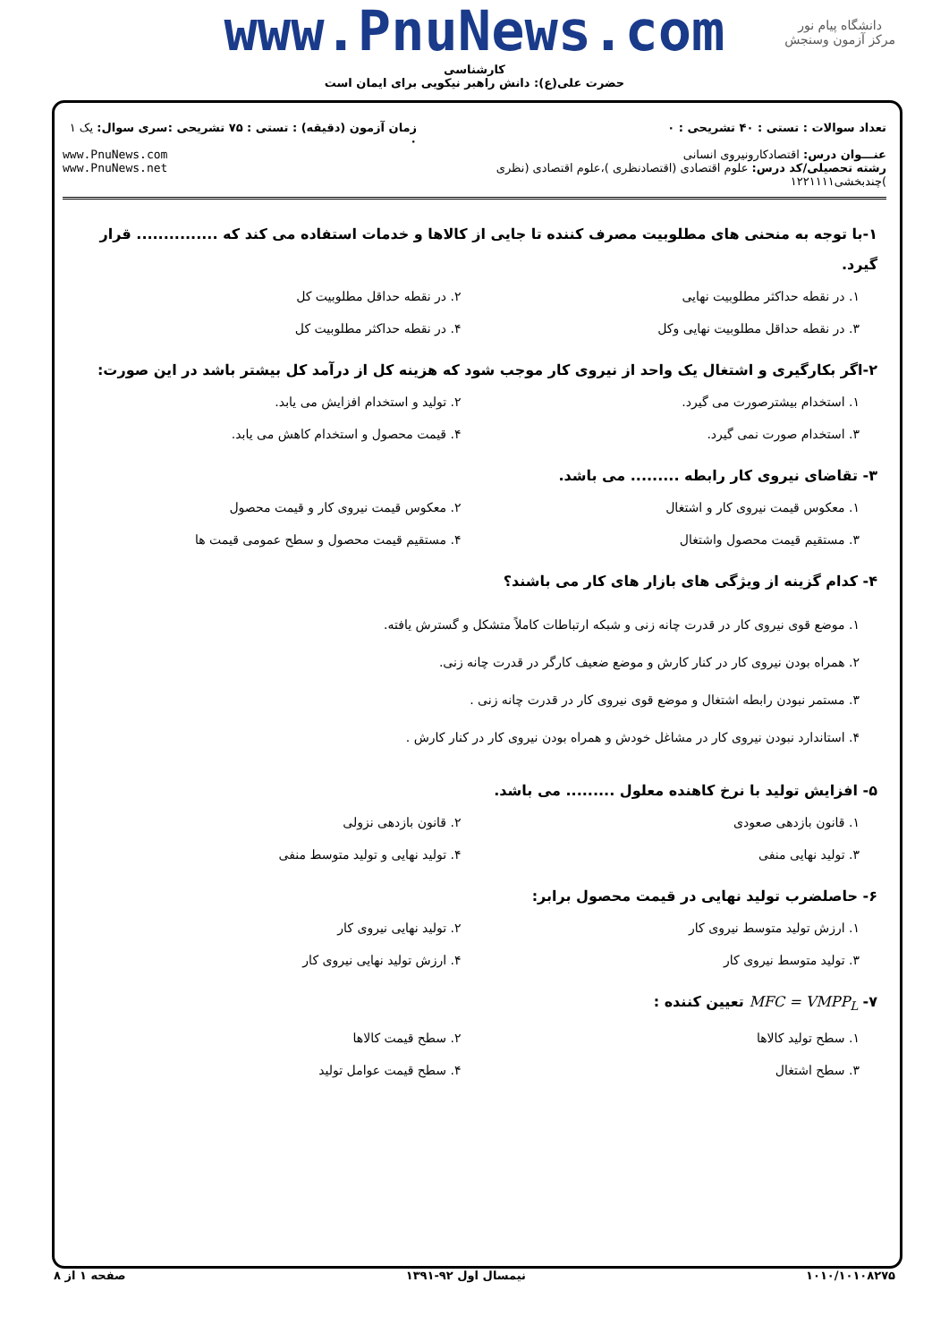دانشگاه پیام نور
مرکز آزمون وسنجش
www.PnuNews.com
کارشناسی
حضرت علی(ع): دانش راهبر نیکویی برای ایمان است
تعداد سوالات : تستی : ۴۰ تشریحی : ۰
عنـــوان درس: اقتصادکارونیروی انسانی
رشته تحصیلی/کد درس: علوم اقتصادی (اقتصادنظری )،علوم اقتصادی (نظری )چندبخشی۱۲۲۱۱۱۱
زمان آزمون (دقیقه) : تستی : ۷۵ تشریحی : ۰
سری سوال: یک ۱
www.PnuNews.com
www.PnuNews.net
۱-با توجه به منحنی های مطلوبیت مصرف کننده تا جایی از کالاها و خدمات استفاده می کند که ............... قرار گیرد.
۱. در نقطه حداکثر مطلوبیت نهایی
۲. در نقطه حداقل مطلوبیت کل
۳. در نقطه حداقل مطلوبیت نهایی وکل
۴. در نقطه حداکثر مطلوبیت کل
۲-اگر بکارگیری و اشتغال یک واحد از نیروی کار موجب شود که هزینه کل از درآمد کل بیشتر باشد در این صورت:
۱. استخدام بیشترصورت می گیرد.
۲. تولید و استخدام افزایش می یابد.
۳. استخدام صورت نمی گیرد.
۴. قیمت محصول و استخدام کاهش می یابد.
۳- تقاضای نیروی کار رابطه ......... می باشد.
۱. معکوس قیمت نیروی کار و اشتغال
۲. معکوس قیمت نیروی کار و قیمت محصول
۳. مستقیم قیمت محصول واشتغال
۴. مستقیم قیمت محصول و سطح عمومی قیمت ها
۴- کدام گزینه از ویژگی های بازار های کار می باشند؟
۱. موضع قوی نیروی کار در قدرت چانه زنی و شبکه ارتباطات کاملاً متشکل و گسترش یافته.
۲. همراه بودن نیروی کار در کنار کارش و موضع ضعیف کارگر در قدرت چانه زنی.
۳. مستمر نبودن رابطه اشتغال و موضع قوی نیروی کار در قدرت چانه زنی .
۴. استاندارد نبودن نیروی کار در مشاغل خودش و همراه بودن نیروی کار در کنار کارش .
۵- افزایش تولید با نرخ کاهنده معلول ......... می باشد.
۱. قانون بازدهی صعودی
۲. قانون بازدهی نزولی
۳. تولید نهایی منفی
۴. تولید نهایی و تولید متوسط منفی
۶- حاصلضرب تولید نهایی در قیمت محصول برابر:
۱. ارزش تولید متوسط نیروی کار
۲. تولید نهایی نیروی کار
۳. تولید متوسط نیروی کار
۴. ارزش تولید نهایی نیروی کار
۷- MFC = VMPP<sub>L</sub> تعیین کننده :
۱. سطح تولید کالاها
۲. سطح قیمت کالاها
۳. سطح اشتغال
۴. سطح قیمت عوامل تولید
۱۰۱۰/۱۰۱۰۸۲۷۵ نیمسال اول ۹۲-۱۳۹۱ صفحه ۱ از ۸